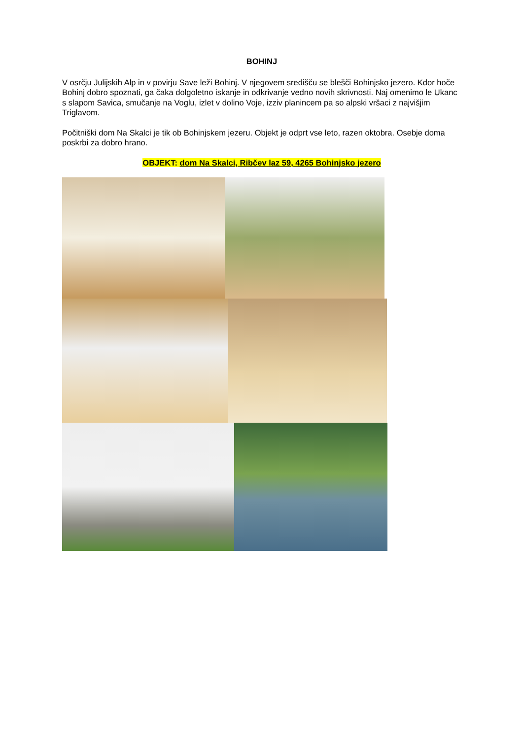BOHINJ
V osrčju Julijskih Alp in v povirju Save leži Bohinj. V njegovem središču se blešči Bohinjsko jezero. Kdor hoče Bohinj dobro spoznati, ga čaka dolgoletno iskanje in odkrivanje vedno novih skrivnosti. Naj omenimo le Ukanc s slapom Savica, smučanje na Voglu, izlet v dolino Voje, izziv planincem pa so alpski vršaci z najvišjim Triglavom.
Počitniški dom Na Skalci je tik ob Bohinjskem jezeru. Objekt je odprt vse leto, razen oktobra. Osebje doma poskrbi za dobro hrano.
OBJEKT: dom Na Skalci, Ribčev laz 59, 4265 Bohinjsko jezero